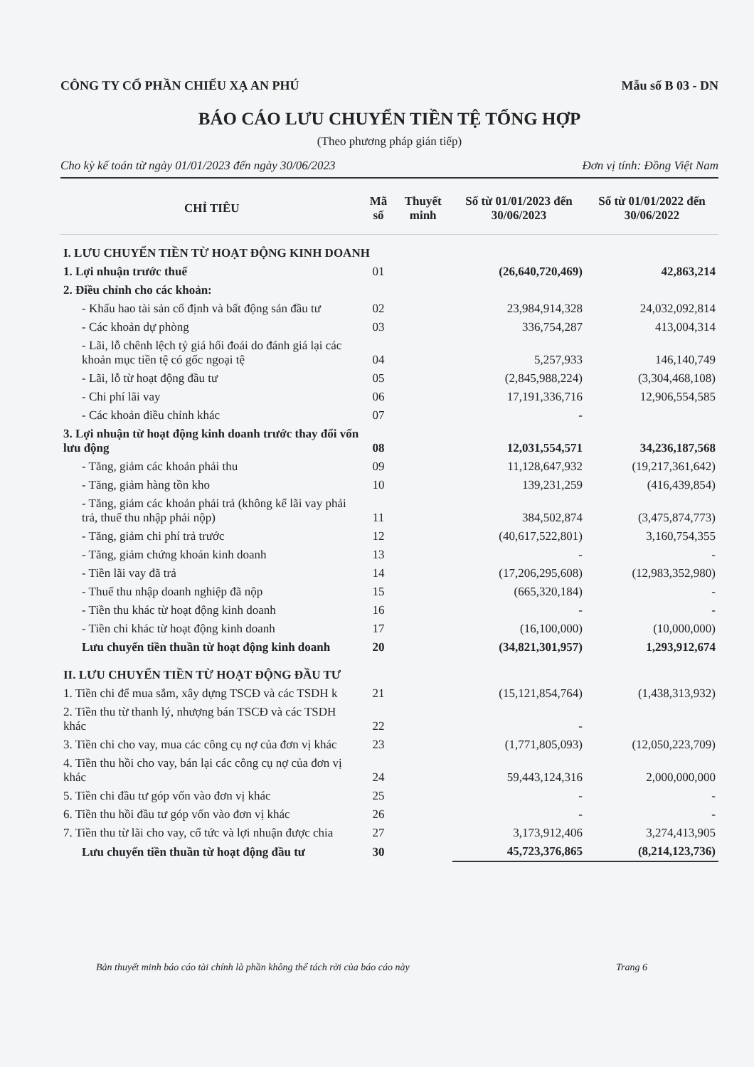CÔNG TY CỔ PHẦN CHIẾU XẠ AN PHÚ Mẫu số B 03 - DN
BÁO CÁO LƯU CHUYỂN TIỀN TỆ TỔNG HỢP
(Theo phương pháp gián tiếp)
Cho kỳ kế toán từ ngày 01/01/2023 đến ngày 30/06/2023 Đơn vị tính: Đồng Việt Nam
| CHỈ TIÊU | Mã số | Thuyết minh | Số từ 01/01/2023 đến 30/06/2023 | Số từ 01/01/2022 đến 30/06/2022 |
| --- | --- | --- | --- | --- |
| I. LƯU CHUYỂN TIỀN TỪ HOẠT ĐỘNG KINH DOANH | | | | |
| 1. Lợi nhuận trước thuế | 01 | | (26,640,720,469) | 42,863,214 |
| 2. Điều chỉnh cho các khoản: | | | | |
| - Khấu hao tài sản cố định và bất động sản đầu tư | 02 | | 23,984,914,328 | 24,032,092,814 |
| - Các khoản dự phòng | 03 | | 336,754,287 | 413,004,314 |
| - Lãi, lỗ chênh lệch tỷ giá hối đoái do đánh giá lại các khoản mục tiền tệ có gốc ngoại tệ | 04 | | 5,257,933 | 146,140,749 |
| - Lãi, lỗ từ hoạt động đầu tư | 05 | | (2,845,988,224) | (3,304,468,108) |
| - Chi phí lãi vay | 06 | | 17,191,336,716 | 12,906,554,585 |
| - Các khoản điều chỉnh khác | 07 | | - | |
| 3. Lợi nhuận từ hoạt động kinh doanh trước thay đổi vốn lưu động | 08 | | 12,031,554,571 | 34,236,187,568 |
| - Tăng, giảm các khoản phải thu | 09 | | 11,128,647,932 | (19,217,361,642) |
| - Tăng, giảm hàng tồn kho | 10 | | 139,231,259 | (416,439,854) |
| - Tăng, giảm các khoản phải trả (không kể lãi vay phải trả, thuế thu nhập phải nộp) | 11 | | 384,502,874 | (3,475,874,773) |
| - Tăng, giảm chi phí trả trước | 12 | | (40,617,522,801) | 3,160,754,355 |
| - Tăng, giảm chứng khoán kinh doanh | 13 | | - | - |
| - Tiền lãi vay đã trả | 14 | | (17,206,295,608) | (12,983,352,980) |
| - Thuế thu nhập doanh nghiệp đã nộp | 15 | | (665,320,184) | - |
| - Tiền thu khác từ hoạt động kinh doanh | 16 | | - | - |
| - Tiền chi khác từ hoạt động kinh doanh | 17 | | (16,100,000) | (10,000,000) |
| Lưu chuyển tiền thuần từ hoạt động kinh doanh | 20 | | (34,821,301,957) | 1,293,912,674 |
| II. LƯU CHUYỂN TIỀN TỪ HOẠT ĐỘNG ĐẦU TƯ | | | | |
| 1. Tiền chi để mua sắm, xây dựng TSCĐ và các TSDH k | 21 | | (15,121,854,764) | (1,438,313,932) |
| 2. Tiền thu từ thanh lý, nhượng bán TSCĐ và các TSDH khác | 22 | | - | |
| 3. Tiền chi cho vay, mua các công cụ nợ của đơn vị khác | 23 | | (1,771,805,093) | (12,050,223,709) |
| 4. Tiền thu hồi cho vay, bán lại các công cụ nợ của đơn vị khác | 24 | | 59,443,124,316 | 2,000,000,000 |
| 5. Tiền chi đầu tư góp vốn vào đơn vị khác | 25 | | - | - |
| 6. Tiền thu hồi đầu tư góp vốn vào đơn vị khác | 26 | | - | - |
| 7. Tiền thu từ lãi cho vay, cổ tức và lợi nhuận được chia | 27 | | 3,173,912,406 | 3,274,413,905 |
| Lưu chuyển tiền thuần từ hoạt động đầu tư | 30 | | 45,723,376,865 | (8,214,123,736) |
Bản thuyết minh báo cáo tài chính là phần không thể tách rời của báo cáo này Trang 6